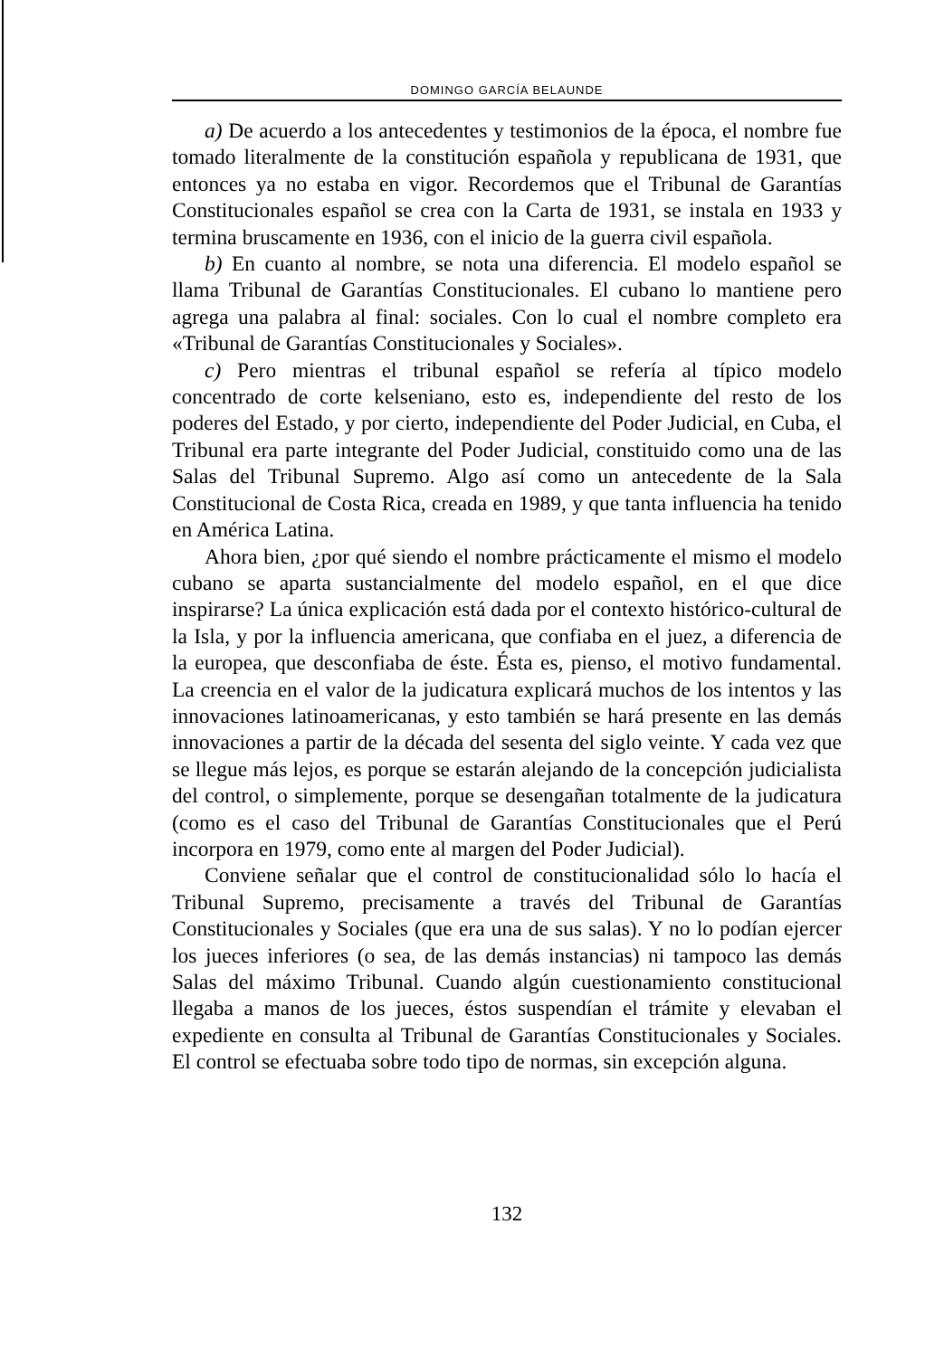DOMINGO GARCÍA BELAUNDE
a) De acuerdo a los antecedentes y testimonios de la época, el nombre fue tomado literalmente de la constitución española y republicana de 1931, que entonces ya no estaba en vigor. Recordemos que el Tribunal de Garantías Constitucionales español se crea con la Carta de 1931, se instala en 1933 y termina bruscamente en 1936, con el inicio de la guerra civil española.
b) En cuanto al nombre, se nota una diferencia. El modelo español se llama Tribunal de Garantías Constitucionales. El cubano lo mantiene pero agrega una palabra al final: sociales. Con lo cual el nombre completo era «Tribunal de Garantías Constitucionales y Sociales».
c) Pero mientras el tribunal español se refería al típico modelo concentrado de corte kelseniano, esto es, independiente del resto de los poderes del Estado, y por cierto, independiente del Poder Judicial, en Cuba, el Tribunal era parte integrante del Poder Judicial, constituido como una de las Salas del Tribunal Supremo. Algo así como un antecedente de la Sala Constitucional de Costa Rica, creada en 1989, y que tanta influencia ha tenido en América Latina.
Ahora bien, ¿por qué siendo el nombre prácticamente el mismo el modelo cubano se aparta sustancialmente del modelo español, en el que dice inspirarse? La única explicación está dada por el contexto histórico-cultural de la Isla, y por la influencia americana, que confiaba en el juez, a diferencia de la europea, que desconfiaba de éste. Ésta es, pienso, el motivo fundamental. La creencia en el valor de la judicatura explicará muchos de los intentos y las innovaciones latinoamericanas, y esto también se hará presente en las demás innovaciones a partir de la década del sesenta del siglo veinte. Y cada vez que se llegue más lejos, es porque se estarán alejando de la concepción judicialista del control, o simplemente, porque se desengañan totalmente de la judicatura (como es el caso del Tribunal de Garantías Constitucionales que el Perú incorpora en 1979, como ente al margen del Poder Judicial).
Conviene señalar que el control de constitucionalidad sólo lo hacía el Tribunal Supremo, precisamente a través del Tribunal de Garantías Constitucionales y Sociales (que era una de sus salas). Y no lo podían ejercer los jueces inferiores (o sea, de las demás instancias) ni tampoco las demás Salas del máximo Tribunal. Cuando algún cuestionamiento constitucional llegaba a manos de los jueces, éstos suspendían el trámite y elevaban el expediente en consulta al Tribunal de Garantías Constitucionales y Sociales. El control se efectuaba sobre todo tipo de normas, sin excepción alguna.
132